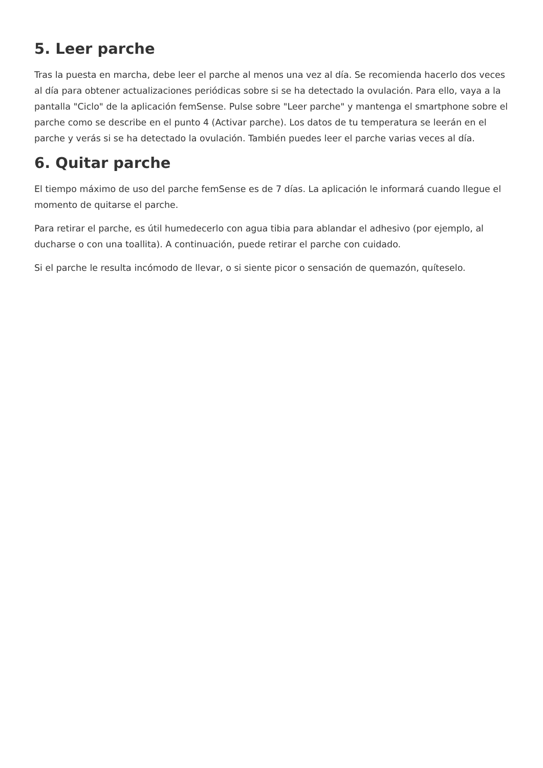5. Leer parche
Tras la puesta en marcha, debe leer el parche al menos una vez al día. Se recomienda hacerlo dos veces al día para obtener actualizaciones periódicas sobre si se ha detectado la ovulación. Para ello, vaya a la pantalla "Ciclo" de la aplicación femSense. Pulse sobre "Leer parche" y mantenga el smartphone sobre el parche como se describe en el punto 4 (Activar parche). Los datos de tu temperatura se leerán en el parche y verás si se ha detectado la ovulación. También puedes leer el parche varias veces al día.
6. Quitar parche
El tiempo máximo de uso del parche femSense es de 7 días. La aplicación le informará cuando llegue el momento de quitarse el parche.
Para retirar el parche, es útil humedecerlo con agua tibia para ablandar el adhesivo (por ejemplo, al ducharse o con una toallita). A continuación, puede retirar el parche con cuidado.
Si el parche le resulta incómodo de llevar, o si siente picor o sensación de quemazón, quíteselo.